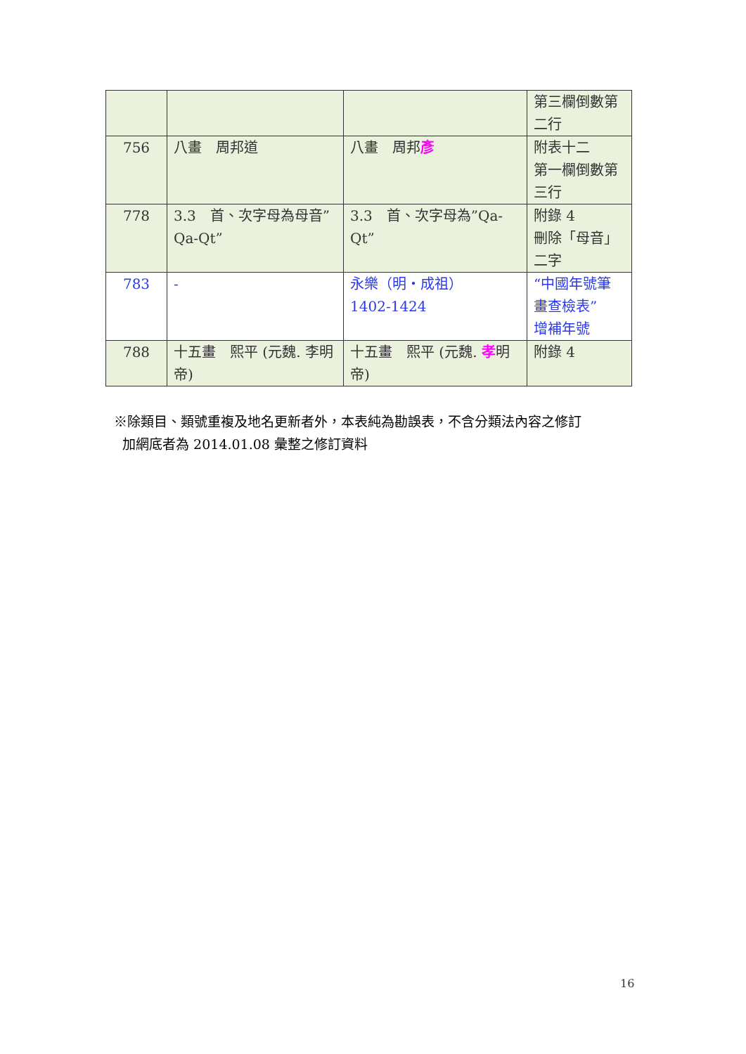| | | | 第三欄倒數第二行 |
| 756 | 八畫 周邦道 | 八畫 周邦 彥 | 附表十二 第一欄倒數第三行 |
| 778 | 3.3 首、次字母為母音”Qa-Qt” | 3.3 首、次字母為”Qa-Qt” | 附錄 4 刪除「母音」二字 |
| 783 | - | 永樂（明・成祖） 1402-1424 | “中國年號筆畫查檢表” 增補年號 |
| 788 | 十五畫 熙平 (元魏. 李明帝) | 十五畫 熙平 (元魏. 孝 明帝) | 附錄 4 |
※除類目、類號重複及地名更新者外，本表純為勘誤表，不含分類法內容之修訂
加網底者為 2014.01.08 彙整之修訂資料
16